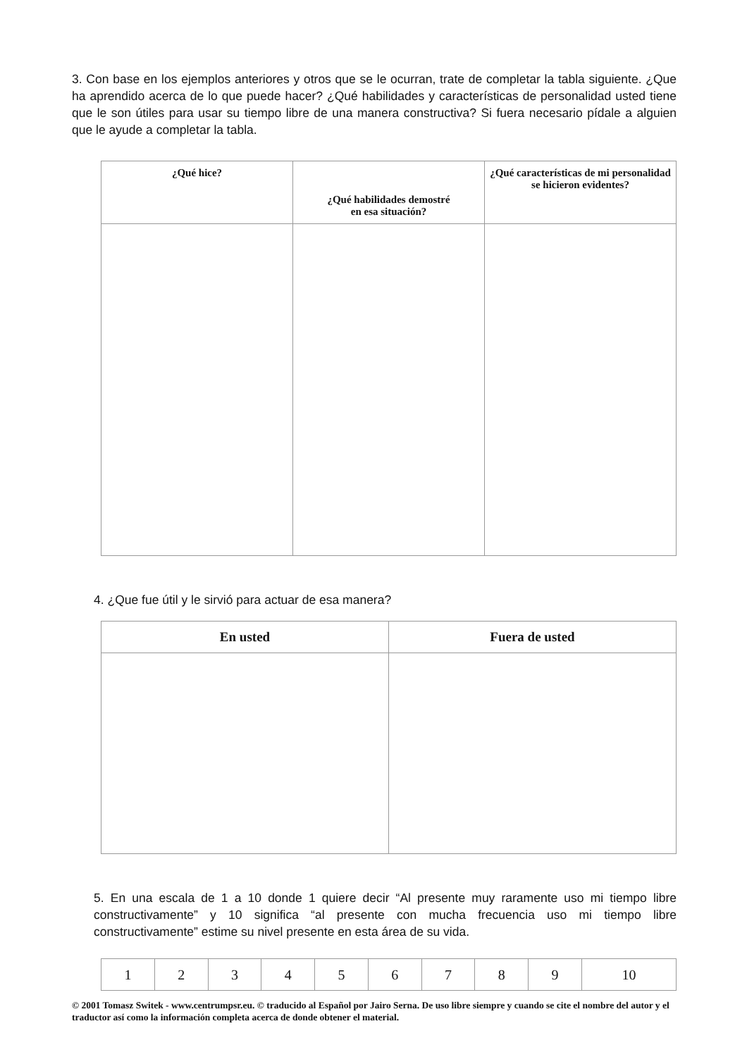3. Con base en los ejemplos anteriores y otros que se le ocurran, trate de completar la tabla siguiente. ¿Que ha aprendido acerca de lo que puede hacer? ¿Qué habilidades y características de personalidad usted tiene que le son útiles para usar su tiempo libre de una manera constructiva? Si fuera necesario pídale a alguien que le ayude a completar la tabla.
| ¿Qué hice? | ¿Qué habilidades demostré en esa situación? | ¿Qué características de mi personalidad se hicieron evidentes? |
| --- | --- | --- |
4. ¿Que fue útil y le sirvió para actuar de esa manera?
| En usted | Fuera de usted |
| --- | --- |
5. En una escala de 1 a 10 donde 1 quiere decir “Al presente muy raramente uso mi tiempo libre constructivamente” y 10 significa “al presente con mucha frecuencia uso mi tiempo libre constructivamente” estime su nivel presente en esta área de su vida.
| 1 | 2 | 3 | 4 | 5 | 6 | 7 | 8 | 9 | 10 |
© 2001 Tomasz Switek - www.centrumpsr.eu. © traducido al Español por Jairo Serna. De uso libre siempre y cuando se cite el nombre del autor y el traductor así como la información completa acerca de donde obtener el material.